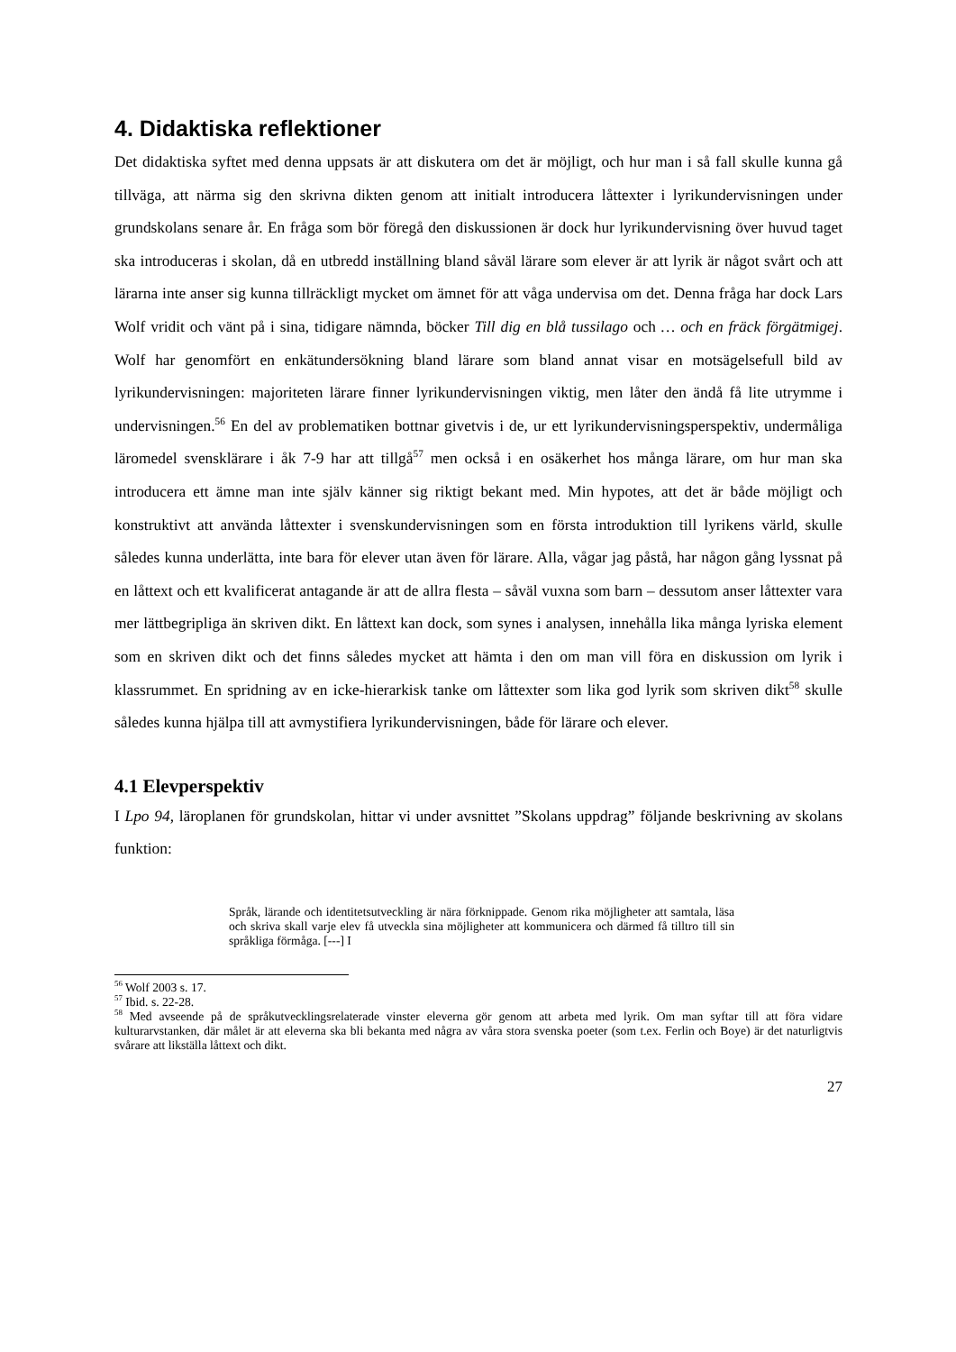4. Didaktiska reflektioner
Det didaktiska syftet med denna uppsats är att diskutera om det är möjligt, och hur man i så fall skulle kunna gå tillväga, att närma sig den skrivna dikten genom att initialt introducera låttexter i lyrikundervisningen under grundskolans senare år. En fråga som bör föregå den diskussionen är dock hur lyrikundervisning över huvud taget ska introduceras i skolan, då en utbredd inställning bland såväl lärare som elever är att lyrik är något svårt och att lärarna inte anser sig kunna tillräckligt mycket om ämnet för att våga undervisa om det. Denna fråga har dock Lars Wolf vridit och vänt på i sina, tidigare nämnda, böcker Till dig en blå tussilago och … och en fräck förgätmigej. Wolf har genomfört en enkätundersökning bland lärare som bland annat visar en motsägelsefull bild av lyrikundervisningen: majoriteten lärare finner lyrikundervisningen viktig, men låter den ändå få lite utrymme i undervisningen.<sup>56</sup> En del av problematiken bottnar givetvis i de, ur ett lyrikundervisningsperspektiv, undermåliga läromedel svensklärare i åk 7-9 har att tillgå<sup>57</sup> men också i en osäkerhet hos många lärare, om hur man ska introducera ett ämne man inte själv känner sig riktigt bekant med. Min hypotes, att det är både möjligt och konstruktivt att använda låttexter i svenskundervisningen som en första introduktion till lyrikens värld, skulle således kunna underlätta, inte bara för elever utan även för lärare. Alla, vågar jag påstå, har någon gång lyssnat på en låttext och ett kvalificerat antagande är att de allra flesta – såväl vuxna som barn – dessutom anser låttexter vara mer lättbegripliga än skriven dikt. En låttext kan dock, som synes i analysen, innehålla lika många lyriska element som en skriven dikt och det finns således mycket att hämta i den om man vill föra en diskussion om lyrik i klassrummet. En spridning av en icke-hierarkisk tanke om låttexter som lika god lyrik som skriven dikt<sup>58</sup> skulle således kunna hjälpa till att avmystifiera lyrikundervisningen, både för lärare och elever.
4.1 Elevperspektiv
I Lpo 94, läroplanen för grundskolan, hittar vi under avsnittet ”Skolans uppdrag” följande beskrivning av skolans funktion:
Språk, lärande och identitetsutveckling är nära förknippade. Genom rika möjligheter att samtala, läsa och skriva skall varje elev få utveckla sina möjligheter att kommunicera och därmed få tilltro till sin språkliga förmåga. [---] I
<sup>56</sup> Wolf 2003 s. 17.
<sup>57</sup> Ibid. s. 22-28.
<sup>58</sup> Med avseende på de språkutvecklingsrelaterade vinster eleverna gör genom att arbeta med lyrik. Om man syftar till att föra vidare kulturarvstanken, där målet är att eleverna ska bli bekanta med några av våra stora svenska poeter (som t.ex. Ferlin och Boye) är det naturligtvis svårare att likställa låttext och dikt.
27